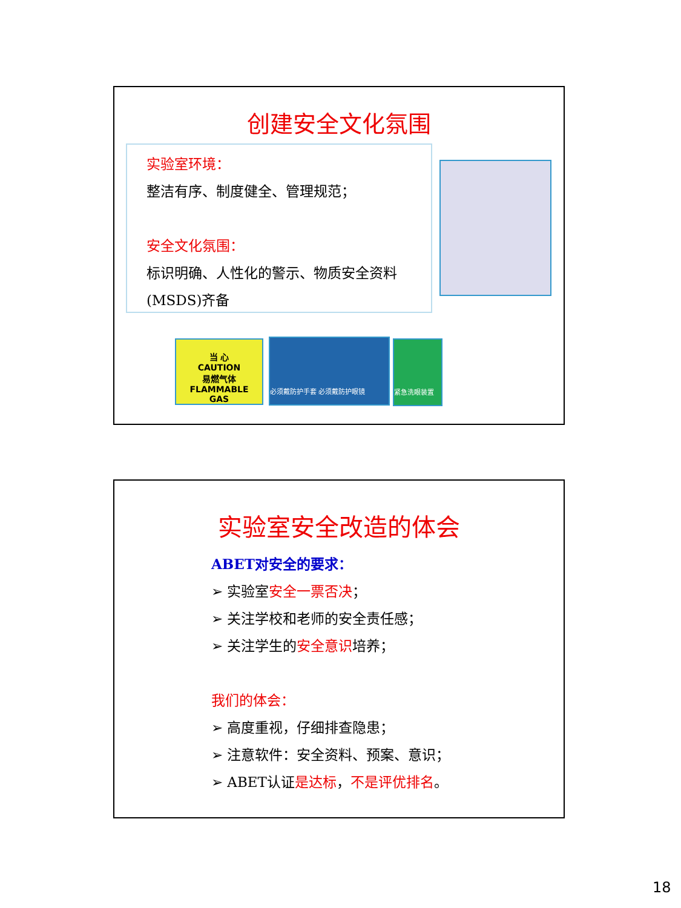创建安全文化氛围
实验室环境：
整洁有序、制度健全、管理规范；
安全文化氛围：
标识明确、人性化的警示、物质安全资料
(MSDS)齐备
当 心
CAUTION
易燃气体
FLAMMABLE
GAS
必须戴防护手套 必须戴防护眼镜 紧急洗眼装置
实验室安全改造的体会
ABET对安全的要求：
➢ 实验室安全一票否决；
➢ 关注学校和老师的安全责任感；
➢ 关注学生的安全意识培养；
我们的体会：
➢ 高度重视，仔细排查隐患；
➢ 注意软件：安全资料、预案、意识；
➢ ABET认证是达标，不是评优排名。
18